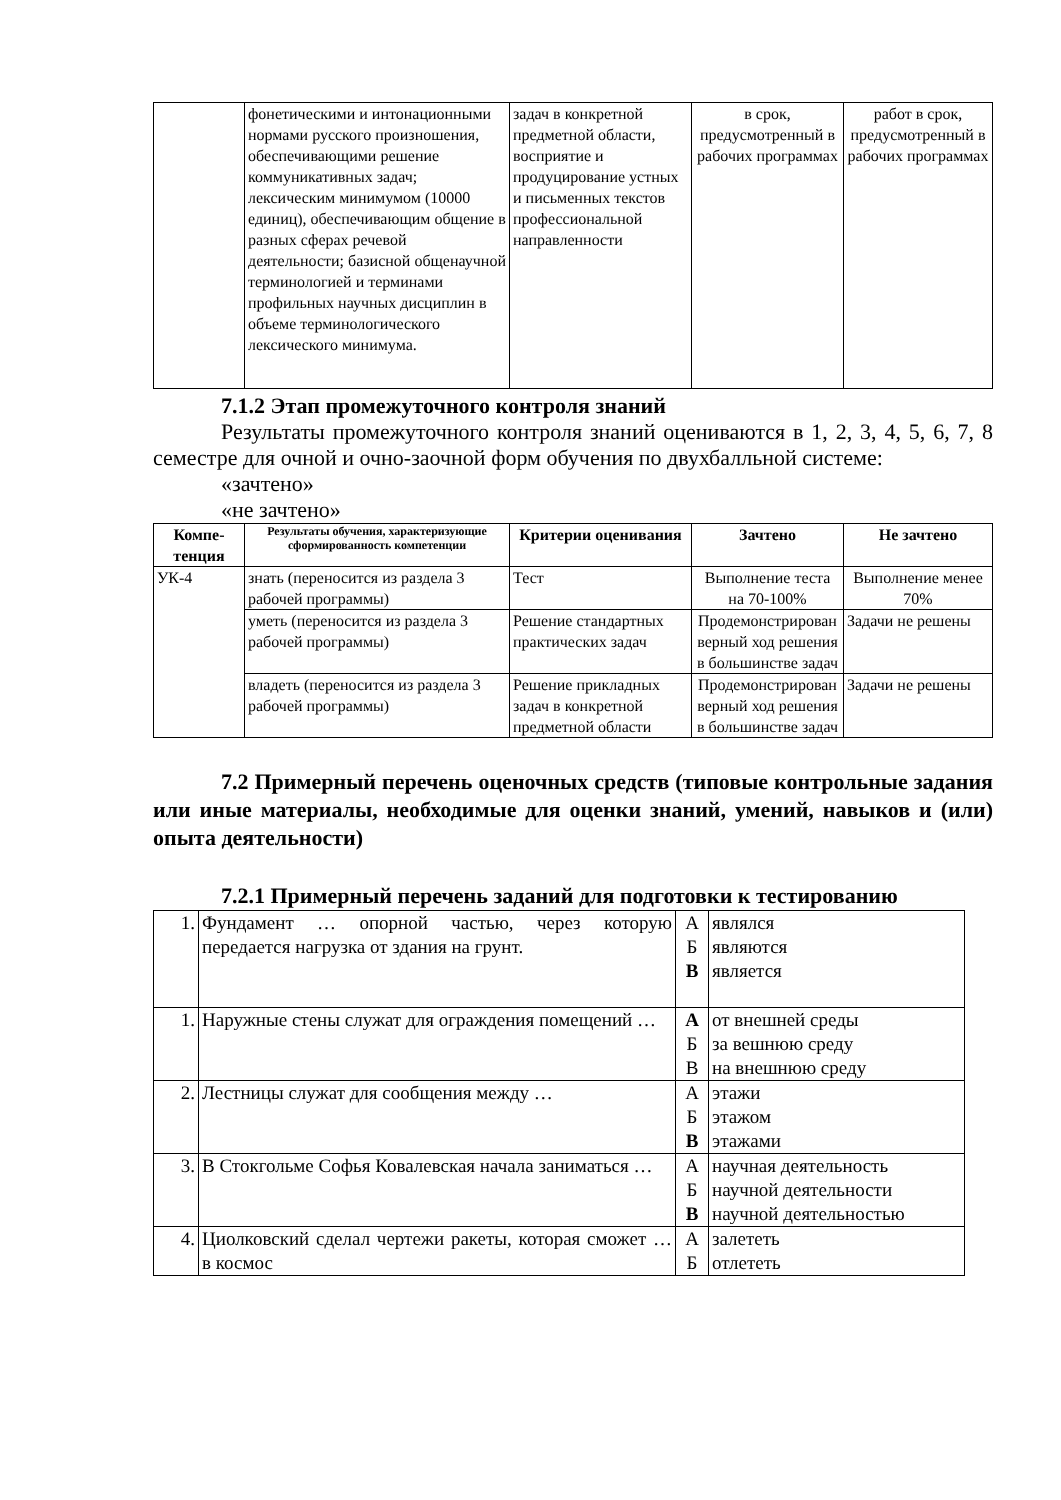| | фонетическими и интонационными нормами русского произношения, обеспечивающими решение коммуникативных задач; лексическим минимумом (10000 единиц), обеспечивающим общение в разных сферах речевой деятельности; базисной общенаучной терминологией и терминами профильных научных дисциплин в объеме терминологического лексического минимума. | задач в конкретной предметной области, восприятие и продуцирование устных и письменных текстов профессиональной направленности | в срок, предусмотренный в рабочих программах | работ в срок, предусмотренный в рабочих программах |
7.1.2 Этап промежуточного контроля знаний
Результаты промежуточного контроля знаний оцениваются в 1, 2, 3, 4, 5, 6, 7, 8 семестре для очной и очно-заочной форм обучения по двухбалльной системе:
«зачтено»
«не зачтено»
| Компе-тенция | Результаты обучения, характеризующие сформированность компетенции | Критерии оценивания | Зачтено | Не зачтено |
| --- | --- | --- | --- | --- |
| УК-4 | знать (переносится из раздела 3 рабочей программы) | Тест | Выполнение теста на 70-100% | Выполнение менее 70% |
| | уметь (переносится из раздела 3 рабочей программы) | Решение стандартных практических задач | Продемонстрирован верный ход решения в большинстве задач | Задачи не решены |
| | владеть (переносится из раздела 3 рабочей программы) | Решение прикладных задач в конкретной предметной области | Продемонстрирован верный ход решения в большинстве задач | Задачи не решены |
7.2 Примерный перечень оценочных средств (типовые контрольные задания или иные материалы, необходимые для оценки знаний, умений, навыков и (или) опыта деятельности)
7.2.1 Примерный перечень заданий для подготовки к тестированию
| 1. | Фундамент … опорной частью, через которую передается нагрузка от здания на грунт. | А Б В | являлся являются является |
| 1. | Наружные стены служат для ограждения помещений … | А Б В | от внешней среды за вешнюю среду на внешнюю среду |
| 2. | Лестницы служат для сообщения между … | А Б В | этажи этажом этажами |
| 3. | В Стокгольме Софья Ковалевская начала заниматься … | А Б В | научная деятельность научной деятельности научной деятельностью |
| 4. | Циолковский сделал чертежи ракеты, которая сможет … в космос | А Б | залететь отлететь |